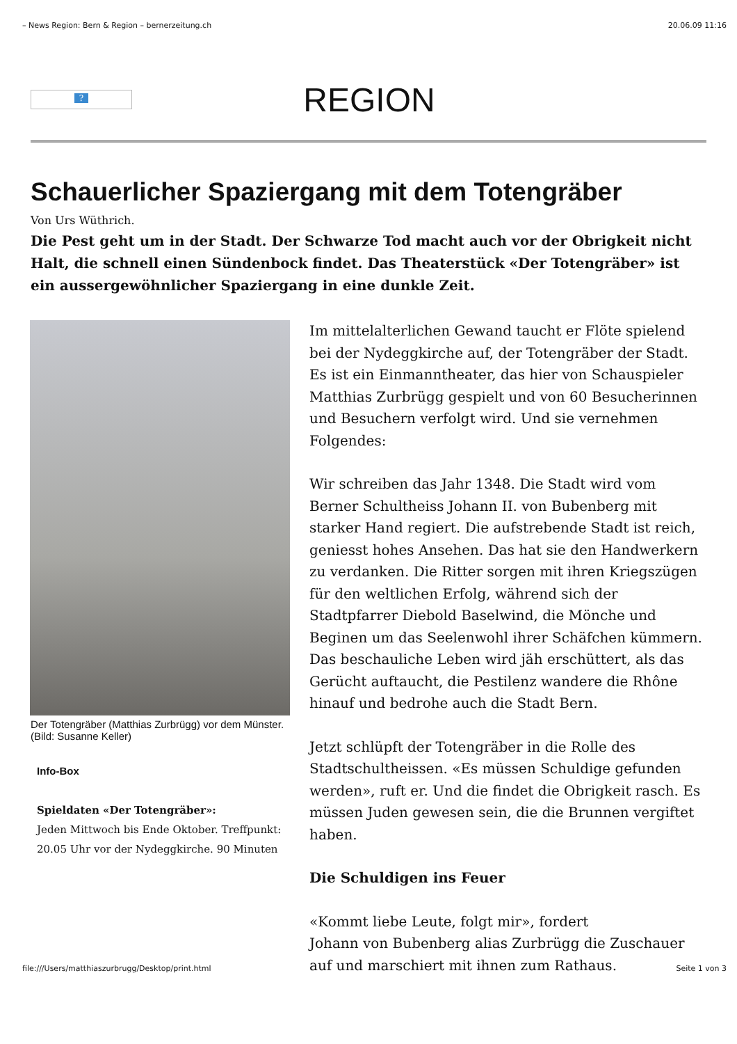– News Region: Bern & Region – bernerzeitung.ch 20.06.09 11:16
?
REGION
Schauerlicher Spaziergang mit dem Totengräber
Von Urs Wüthrich.
Die Pest geht um in der Stadt. Der Schwarze Tod macht auch vor der Obrigkeit nicht Halt, die schnell einen Sündenbock findet. Das Theaterstück «Der Totengräber» ist ein aussergewöhnlicher Spaziergang in eine dunkle Zeit.
Der Totengräber (Matthias Zurbrügg) vor dem Münster. (Bild: Susanne Keller)
Info-Box
Spieldaten «Der Totengräber»:
Jeden Mittwoch bis Ende Oktober. Treffpunkt: 20.05 Uhr vor der Nydeggkirche. 90 Minuten
Im mittelalterlichen Gewand taucht er Flöte spielend bei der Nydeggkirche auf, der Totengräber der Stadt. Es ist ein Einmanntheater, das hier von Schauspieler Matthias Zurbrügg gespielt und von 60 Besucherinnen und Besuchern verfolgt wird. Und sie vernehmen Folgendes:
Wir schreiben das Jahr 1348. Die Stadt wird vom Berner Schultheiss Johann II. von Bubenberg mit starker Hand regiert. Die aufstrebende Stadt ist reich, geniesst hohes Ansehen. Das hat sie den Handwerkern zu verdanken. Die Ritter sorgen mit ihren Kriegszügen für den weltlichen Erfolg, während sich der Stadtpfarrer Diebold Baselwind, die Mönche und Beginen um das Seelenwohl ihrer Schäfchen kümmern. Das beschauliche Leben wird jäh erschüttert, als das Gerücht auftaucht, die Pestilenz wandere die Rhône hinauf und bedrohe auch die Stadt Bern.
Jetzt schlüpft der Totengräber in die Rolle des Stadtschultheissen. «Es müssen Schuldige gefunden werden», ruft er. Und die findet die Obrigkeit rasch. Es müssen Juden gewesen sein, die die Brunnen vergiftet haben.
Die Schuldigen ins Feuer
«Kommt liebe Leute, folgt mir», fordert
Johann von Bubenberg alias Zurbrügg die Zuschauer
auf und marschiert mit ihnen zum Rathaus.
file:///Users/matthiaszurbrugg/Desktop/print.html Seite 1 von 3